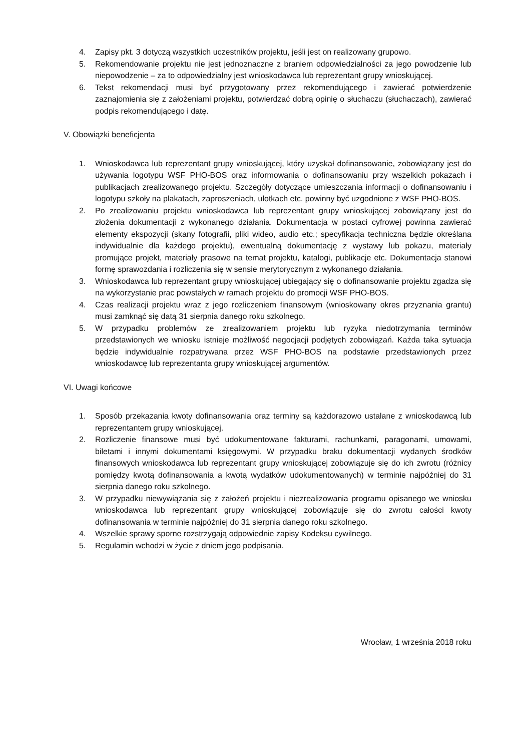4. Zapisy pkt. 3 dotyczą wszystkich uczestników projektu, jeśli jest on realizowany grupowo.
5. Rekomendowanie projektu nie jest jednoznaczne z braniem odpowiedzialności za jego powodzenie lub niepowodzenie – za to odpowiedzialny jest wnioskodawca lub reprezentant grupy wnioskującej.
6. Tekst rekomendacji musi być przygotowany przez rekomendującego i zawierać potwierdzenie zaznajomienia się z założeniami projektu, potwierdzać dobrą opinię o słuchaczu (słuchaczach), zawierać podpis rekomendującego i datę.
V. Obowiązki beneficjenta
1. Wnioskodawca lub reprezentant grupy wnioskującej, który uzyskał dofinansowanie, zobowiązany jest do używania logotypu WSF PHO-BOS oraz informowania o dofinansowaniu przy wszelkich pokazach i publikacjach zrealizowanego projektu. Szczegóły dotyczące umieszczania informacji o dofinansowaniu i logotypu szkoły na plakatach, zaproszeniach, ulotkach etc. powinny być uzgodnione z WSF PHO-BOS.
2. Po zrealizowaniu projektu wnioskodawca lub reprezentant grupy wnioskującej zobowiązany jest do złożenia dokumentacji z wykonanego działania. Dokumentacja w postaci cyfrowej powinna zawierać elementy ekspozycji (skany fotografii, pliki wideo, audio etc.; specyfikacja techniczna będzie określana indywidualnie dla każdego projektu), ewentualną dokumentację z wystawy lub pokazu, materiały promujące projekt, materiały prasowe na temat projektu, katalogi, publikacje etc. Dokumentacja stanowi formę sprawozdania i rozliczenia się w sensie merytorycznym z wykonanego działania.
3. Wnioskodawca lub reprezentant grupy wnioskującej ubiegający się o dofinansowanie projektu zgadza się na wykorzystanie prac powstałych w ramach projektu do promocji WSF PHO-BOS.
4. Czas realizacji projektu wraz z jego rozliczeniem finansowym (wnioskowany okres przyznania grantu) musi zamknąć się datą 31 sierpnia danego roku szkolnego.
5. W przypadku problemów ze zrealizowaniem projektu lub ryzyka niedotrzymania terminów przedstawionych we wniosku istnieje możliwość negocjacji podjętych zobowiązań. Każda taka sytuacja będzie indywidualnie rozpatrywana przez WSF PHO-BOS na podstawie przedstawionych przez wnioskodawcę lub reprezentanta grupy wnioskującej argumentów.
VI. Uwagi końcowe
1. Sposób przekazania kwoty dofinansowania oraz terminy są każdorazowo ustalane z wnioskodawcą lub reprezentantem grupy wnioskującej.
2. Rozliczenie finansowe musi być udokumentowane fakturami, rachunkami, paragonami, umowami, biletami i innymi dokumentami księgowymi. W przypadku braku dokumentacji wydanych środków finansowych wnioskodawca lub reprezentant grupy wnioskującej zobowiązuje się do ich zwrotu (różnicy pomiędzy kwotą dofinansowania a kwotą wydatków udokumentowanych) w terminie najpóźniej do 31 sierpnia danego roku szkolnego.
3. W przypadku niewywiązania się z założeń projektu i niezrealizowania programu opisanego we wniosku wnioskodawca lub reprezentant grupy wnioskującej zobowiązuje się do zwrotu całości kwoty dofinansowania w terminie najpóźniej do 31 sierpnia danego roku szkolnego.
4. Wszelkie sprawy sporne rozstrzygają odpowiednie zapisy Kodeksu cywilnego.
5. Regulamin wchodzi w życie z dniem jego podpisania.
Wrocław, 1 września 2018 roku